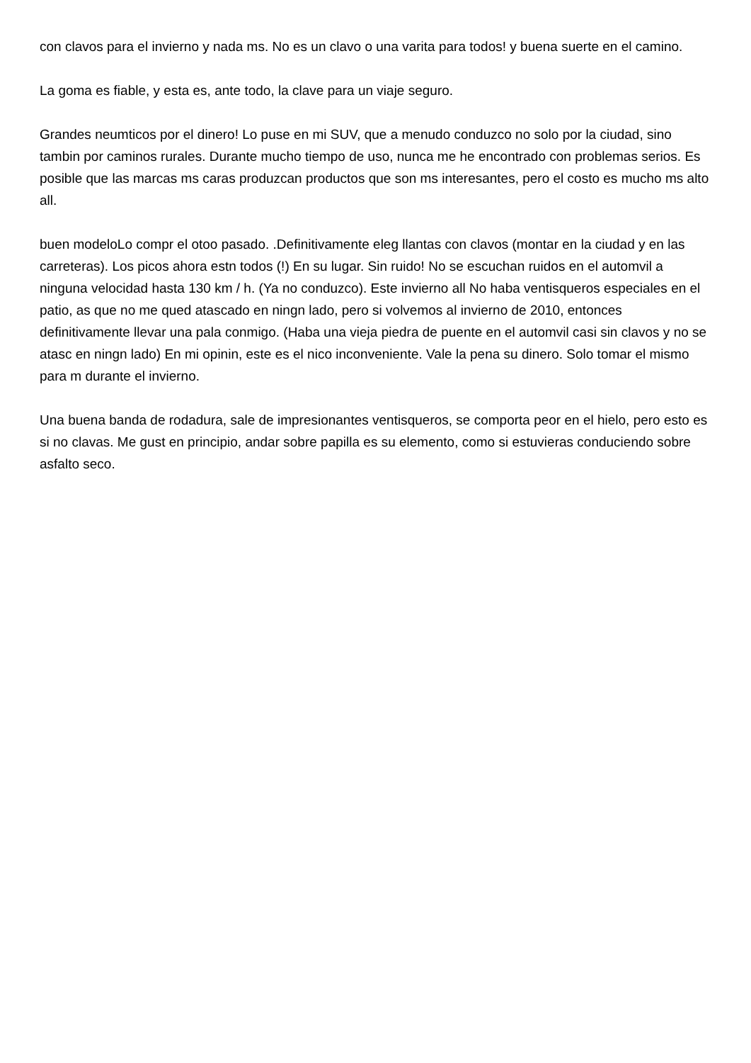con clavos para el invierno y nada ms. No es un clavo o una varita para todos! y buena suerte en el camino.
La goma es fiable, y esta es, ante todo, la clave para un viaje seguro.
Grandes neumticos por el dinero! Lo puse en mi SUV, que a menudo conduzco no solo por la ciudad, sino tambin por caminos rurales. Durante mucho tiempo de uso, nunca me he encontrado con problemas serios. Es posible que las marcas ms caras produzcan productos que son ms interesantes, pero el costo es mucho ms alto all.
buen modeloLo compr el otoo pasado. .Definitivamente eleg llantas con clavos (montar en la ciudad y en las carreteras). Los picos ahora estn todos (!) En su lugar. Sin ruido! No se escuchan ruidos en el automvil a ninguna velocidad hasta 130 km / h. (Ya no conduzco). Este invierno all No haba ventisqueros especiales en el patio, as que no me qued atascado en ningn lado, pero si volvemos al invierno de 2010, entonces definitivamente llevar una pala conmigo. (Haba una vieja piedra de puente en el automvil casi sin clavos y no se atasc en ningn lado) En mi opinin, este es el nico inconveniente. Vale la pena su dinero. Solo tomar el mismo para m durante el invierno.
Una buena banda de rodadura, sale de impresionantes ventisqueros, se comporta peor en el hielo, pero esto es si no clavas. Me gust en principio, andar sobre papilla es su elemento, como si estuvieras conduciendo sobre asfalto seco.